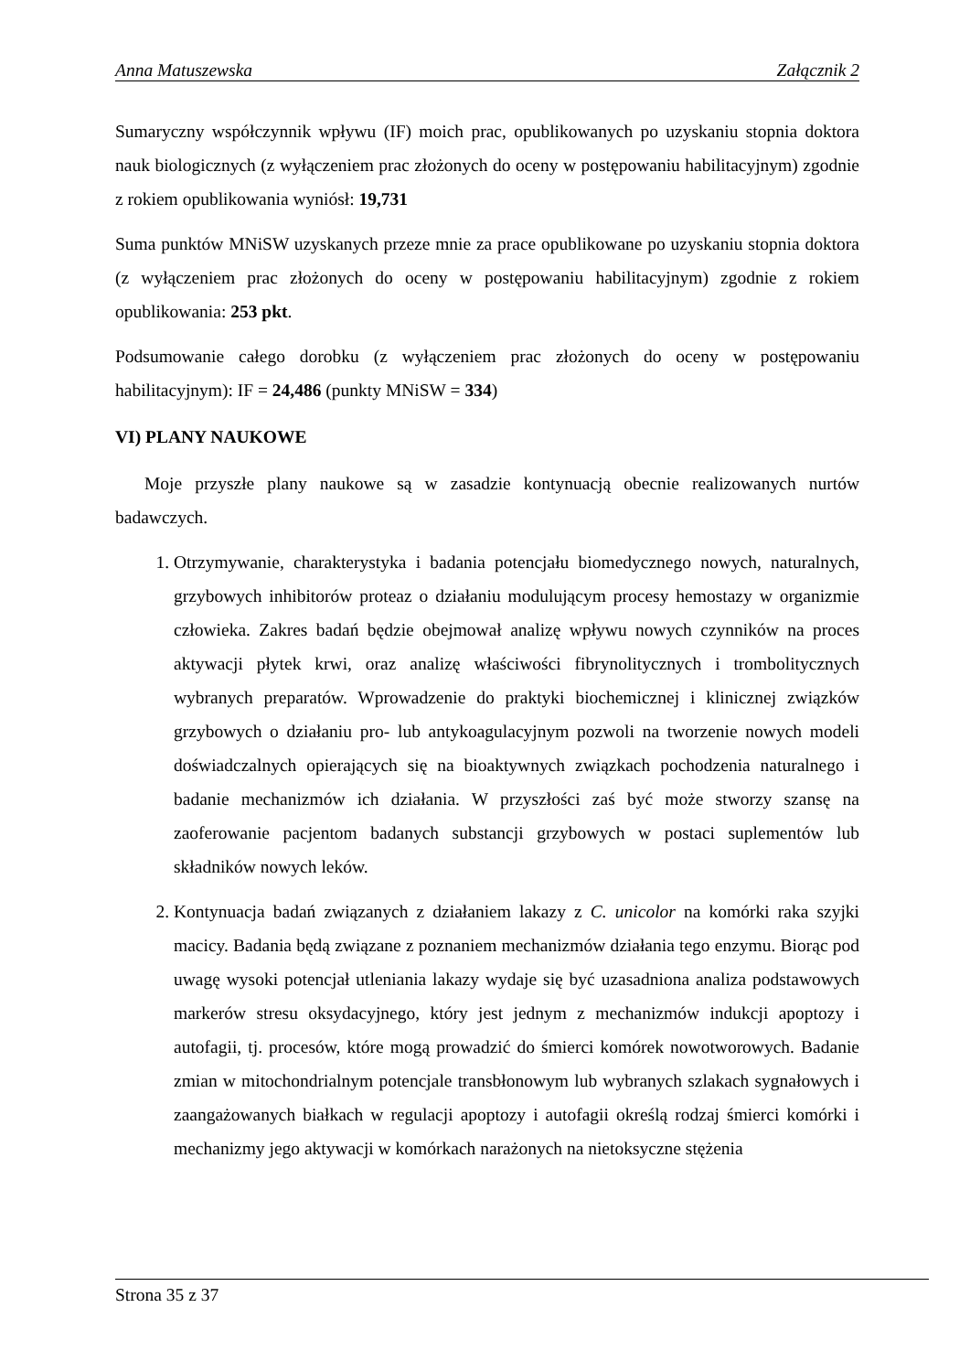Anna Matuszewska Załącznik 2
Sumaryczny współczynnik wpływu (IF) moich prac, opublikowanych po uzyskaniu stopnia doktora nauk biologicznych (z wyłączeniem prac złożonych do oceny w postępowaniu habilitacyjnym) zgodnie z rokiem opublikowania wyniósł: 19,731
Suma punktów MNiSW uzyskanych przeze mnie za prace opublikowane po uzyskaniu stopnia doktora (z wyłączeniem prac złożonych do oceny w postępowaniu habilitacyjnym) zgodnie z rokiem opublikowania: 253 pkt.
Podsumowanie całego dorobku (z wyłączeniem prac złożonych do oceny w postępowaniu habilitacyjnym): IF = 24,486 (punkty MNiSW = 334)
VI) PLANY NAUKOWE
Moje przyszłe plany naukowe są w zasadzie kontynuacją obecnie realizowanych nurtów badawczych.
1. Otrzymywanie, charakterystyka i badania potencjału biomedycznego nowych, naturalnych, grzybowych inhibitorów proteaz o działaniu modulującym procesy hemostazy w organizmie człowieka. Zakres badań będzie obejmował analizę wpływu nowych czynników na proces aktywacji płytek krwi, oraz analizę właściwości fibrynolitycznych i trombolitycznych wybranych preparatów. Wprowadzenie do praktyki biochemicznej i klinicznej związków grzybowych o działaniu pro- lub antykoagulacyjnym pozwoli na tworzenie nowych modeli doświadczalnych opierających się na bioaktywnych związkach pochodzenia naturalnego i badanie mechanizmów ich działania. W przyszłości zaś być może stworzy szansę na zaoferowanie pacjentom badanych substancji grzybowych w postaci suplementów lub składników nowych leków.
2. Kontynuacja badań związanych z działaniem lakazy z C. unicolor na komórki raka szyjki macicy. Badania będą związane z poznaniem mechanizmów działania tego enzymu. Biorąc pod uwagę wysoki potencjał utleniania lakazy wydaje się być uzasadniona analiza podstawowych markerów stresu oksydacyjnego, który jest jednym z mechanizmów indukcji apoptozy i autofagii, tj. procesów, które mogą prowadzić do śmierci komórek nowotworowych. Badanie zmian w mitochondrialnym potencjale transbłonowym lub wybranych szlakach sygnałowych i zaangażowanych białkach w regulacji apoptozy i autofagii określą rodzaj śmierci komórki i mechanizmy jego aktywacji w komórkach narażonych na nietoksyczne stężenia
Strona 35 z 37